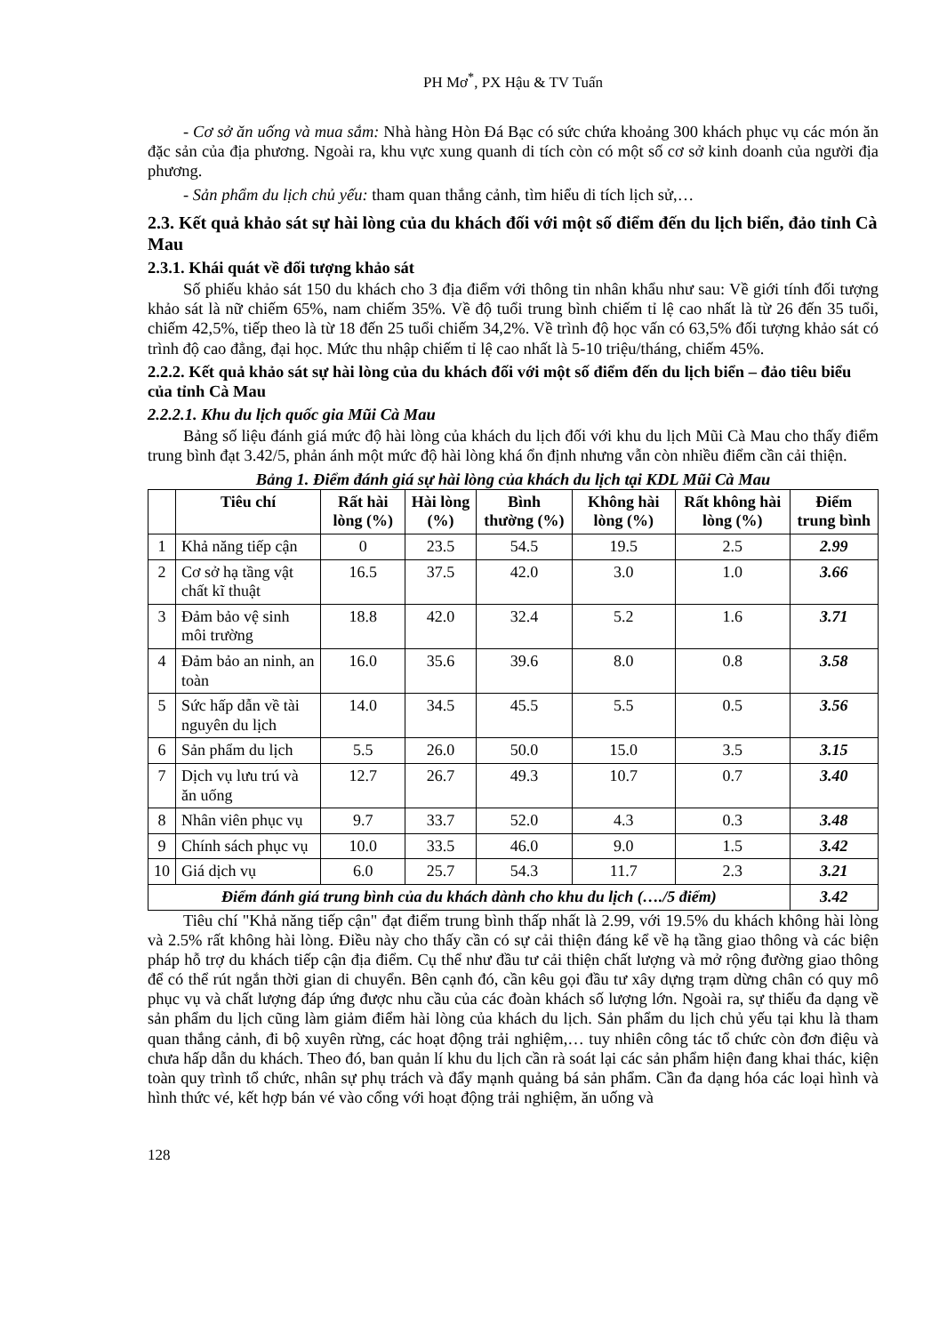PH Mơ<sup>*</sup>, PX Hậu & TV Tuấn
- Cơ sở ăn uống và mua sắm: Nhà hàng Hòn Đá Bạc có sức chứa khoảng 300 khách phục vụ các món ăn đặc sản của địa phương. Ngoài ra, khu vực xung quanh di tích còn có một số cơ sở kinh doanh của người địa phương.
- Sản phẩm du lịch chủ yếu: tham quan thắng cảnh, tìm hiểu di tích lịch sử,…
2.3. Kết quả khảo sát sự hài lòng của du khách đối với một số điểm đến du lịch biển, đảo tỉnh Cà Mau
2.3.1. Khái quát về đối tượng khảo sát
Số phiếu khảo sát 150 du khách cho 3 địa điểm với thông tin nhân khẩu như sau: Về giới tính đối tượng khảo sát là nữ chiếm 65%, nam chiếm 35%. Về độ tuổi trung bình chiếm tỉ lệ cao nhất là từ 26 đến 35 tuổi, chiếm 42,5%, tiếp theo là từ 18 đến 25 tuổi chiếm 34,2%. Về trình độ học vấn có 63,5% đối tượng khảo sát có trình độ cao đẳng, đại học. Mức thu nhập chiếm tỉ lệ cao nhất là 5-10 triệu/tháng, chiếm 45%.
2.2.2. Kết quả khảo sát sự hài lòng của du khách đối với một số điểm đến du lịch biển – đảo tiêu biểu của tỉnh Cà Mau
2.2.2.1. Khu du lịch quốc gia Mũi Cà Mau
Bảng số liệu đánh giá mức độ hài lòng của khách du lịch đối với khu du lịch Mũi Cà Mau cho thấy điểm trung bình đạt 3.42/5, phản ánh một mức độ hài lòng khá ổn định nhưng vẫn còn nhiều điểm cần cải thiện.
Bảng 1. Điểm đánh giá sự hài lòng của khách du lịch tại KDL Mũi Cà Mau
| | Tiêu chí | Rất hài lòng (%) | Hài lòng (%) | Bình thường (%) | Không hài lòng (%) | Rất không hài lòng (%) | Điểm trung bình |
| --- | --- | --- | --- | --- | --- | --- | --- |
| 1 | Khả năng tiếp cận | 0 | 23.5 | 54.5 | 19.5 | 2.5 | 2.99 |
| 2 | Cơ sở hạ tầng vật chất kĩ thuật | 16.5 | 37.5 | 42.0 | 3.0 | 1.0 | 3.66 |
| 3 | Đảm bảo vệ sinh môi trường | 18.8 | 42.0 | 32.4 | 5.2 | 1.6 | 3.71 |
| 4 | Đảm bảo an ninh, an toàn | 16.0 | 35.6 | 39.6 | 8.0 | 0.8 | 3.58 |
| 5 | Sức hấp dẫn về tài nguyên du lịch | 14.0 | 34.5 | 45.5 | 5.5 | 0.5 | 3.56 |
| 6 | Sản phẩm du lịch | 5.5 | 26.0 | 50.0 | 15.0 | 3.5 | 3.15 |
| 7 | Dịch vụ lưu trú và ăn uống | 12.7 | 26.7 | 49.3 | 10.7 | 0.7 | 3.40 |
| 8 | Nhân viên phục vụ | 9.7 | 33.7 | 52.0 | 4.3 | 0.3 | 3.48 |
| 9 | Chính sách phục vụ | 10.0 | 33.5 | 46.0 | 9.0 | 1.5 | 3.42 |
| 10 | Giá dịch vụ | 6.0 | 25.7 | 54.3 | 11.7 | 2.3 | 3.21 |
| Điểm đánh giá trung bình của du khách dành cho khu du lịch (…./5 điểm) | | | | | | | 3.42 |
Tiêu chí "Khả năng tiếp cận" đạt điểm trung bình thấp nhất là 2.99, với 19.5% du khách không hài lòng và 2.5% rất không hài lòng. Điều này cho thấy cần có sự cải thiện đáng kể về hạ tầng giao thông và các biện pháp hỗ trợ du khách tiếp cận địa điểm. Cụ thể như đầu tư cải thiện chất lượng và mở rộng đường giao thông để có thể rút ngắn thời gian di chuyển. Bên cạnh đó, cần kêu gọi đầu tư xây dựng trạm dừng chân có quy mô phục vụ và chất lượng đáp ứng được nhu cầu của các đoàn khách số lượng lớn. Ngoài ra, sự thiếu đa dạng về sản phẩm du lịch cũng làm giảm điểm hài lòng của khách du lịch. Sản phẩm du lịch chủ yếu tại khu là tham quan thắng cảnh, đi bộ xuyên rừng, các hoạt động trải nghiệm,… tuy nhiên công tác tổ chức còn đơn điệu và chưa hấp dẫn du khách. Theo đó, ban quản lí khu du lịch cần rà soát lại các sản phẩm hiện đang khai thác, kiện toàn quy trình tổ chức, nhân sự phụ trách và đẩy mạnh quảng bá sản phẩm. Cần đa dạng hóa các loại hình và hình thức vé, kết hợp bán vé vào cổng với hoạt động trải nghiệm, ăn uống và
128